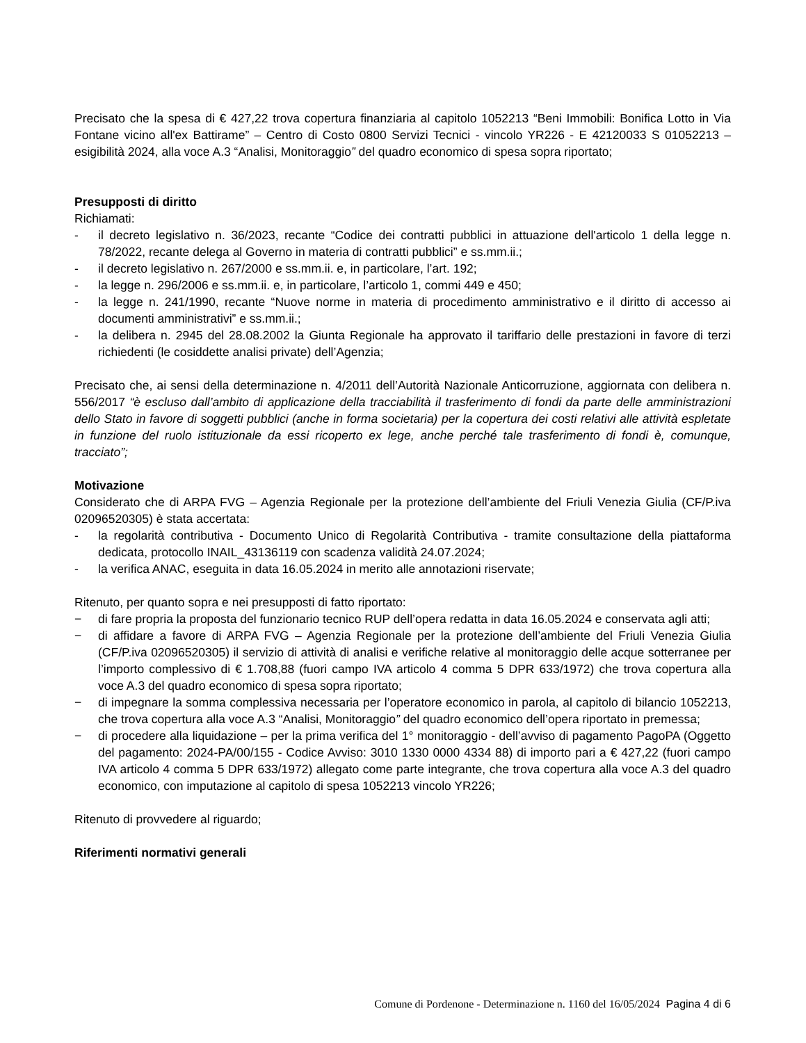Precisato che la spesa di € 427,22 trova copertura finanziaria al capitolo 1052213 “Beni Immobili: Bonifica Lotto in Via Fontane vicino all'ex Battirame” – Centro di Costo 0800 Servizi Tecnici - vincolo YR226 - E 42120033 S 01052213 – esigibilità 2024, alla voce A.3 “Analisi, Monitoraggio” del quadro economico di spesa sopra riportato;
Presupposti di diritto
Richiamati:
- il decreto legislativo n. 36/2023, recante “Codice dei contratti pubblici in attuazione dell'articolo 1 della legge n. 78/2022, recante delega al Governo in materia di contratti pubblici” e ss.mm.ii.;
- il decreto legislativo n. 267/2000 e ss.mm.ii. e, in particolare, l’art. 192;
- la legge n. 296/2006 e ss.mm.ii. e, in particolare, l’articolo 1, commi 449 e 450;
- la legge n. 241/1990, recante “Nuove norme in materia di procedimento amministrativo e il diritto di accesso ai documenti amministrativi” e ss.mm.ii.;
- la delibera n. 2945 del 28.08.2002 la Giunta Regionale ha approvato il tariffario delle prestazioni in favore di terzi richiedenti (le cosiddette analisi private) dell’Agenzia;
Precisato che, ai sensi della determinazione n. 4/2011 dell’Autorità Nazionale Anticorruzione, aggiornata con delibera n. 556/2017 “è escluso dall’ambito di applicazione della tracciabilità il trasferimento di fondi da parte delle amministrazioni dello Stato in favore di soggetti pubblici (anche in forma societaria) per la copertura dei costi relativi alle attività espletate in funzione del ruolo istituzionale da essi ricoperto ex lege, anche perché tale trasferimento di fondi è, comunque, tracciato”;
Motivazione
Considerato che di ARPA FVG – Agenzia Regionale per la protezione dell’ambiente del Friuli Venezia Giulia (CF/P.iva 02096520305) è stata accertata:
- la regolarità contributiva - Documento Unico di Regolarità Contributiva - tramite consultazione della piattaforma dedicata, protocollo INAIL_43136119 con scadenza validità 24.07.2024;
- la verifica ANAC, eseguita in data 16.05.2024 in merito alle annotazioni riservate;
Ritenuto, per quanto sopra e nei presupposti di fatto riportato:
− di fare propria la proposta del funzionario tecnico RUP dell’opera redatta in data 16.05.2024 e conservata agli atti;
− di affidare a favore di ARPA FVG – Agenzia Regionale per la protezione dell’ambiente del Friuli Venezia Giulia (CF/P.iva 02096520305) il servizio di attività di analisi e verifiche relative al monitoraggio delle acque sotterranee per l’importo complessivo di € 1.708,88 (fuori campo IVA articolo 4 comma 5 DPR 633/1972) che trova copertura alla voce A.3 del quadro economico di spesa sopra riportato;
− di impegnare la somma complessiva necessaria per l’operatore economico in parola, al capitolo di bilancio 1052213, che trova copertura alla voce A.3 “Analisi, Monitoraggio” del quadro economico dell’opera riportato in premessa;
− di procedere alla liquidazione – per la prima verifica del 1° monitoraggio - dell’avviso di pagamento PagoPA (Oggetto del pagamento: 2024-PA/00/155 - Codice Avviso: 3010 1330 0000 4334 88) di importo pari a € 427,22 (fuori campo IVA articolo 4 comma 5 DPR 633/1972) allegato come parte integrante, che trova copertura alla voce A.3 del quadro economico, con imputazione al capitolo di spesa 1052213 vincolo YR226;
Ritenuto di provvedere al riguardo;
Riferimenti normativi generali
Comune di Pordenone - Determinazione n. 1160 del 16/05/2024 Pagina 4 di 6